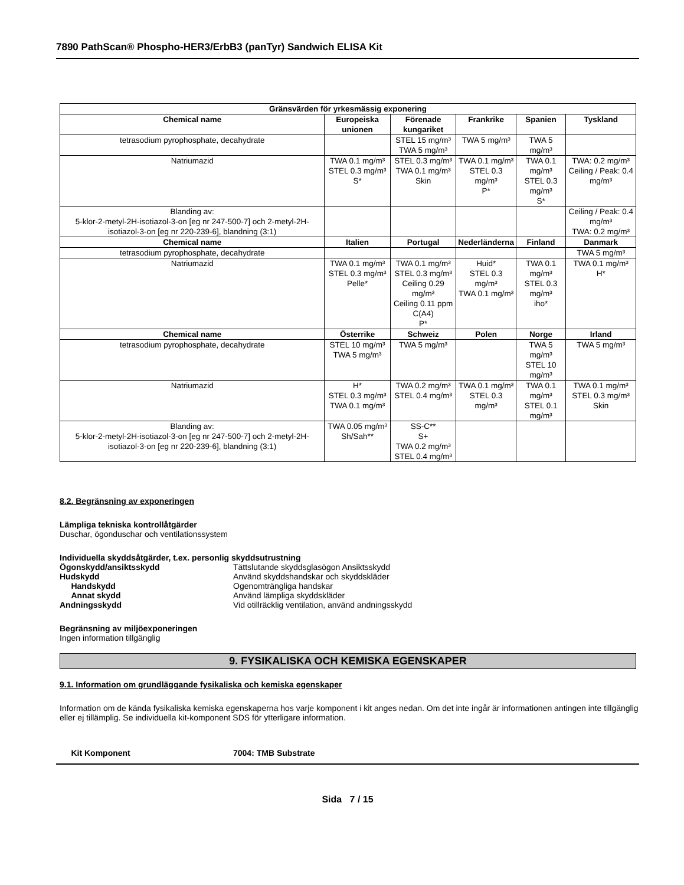7890 PathScan® Phospho-HER3/ErbB3 (panTyr) Sandwich ELISA Kit
| Gränsvärden för yrkesmässig exponering | | | | | |
| --- | --- | --- | --- | --- | --- |
| Chemical name | Europeiska unionen | Förenade kungariket | Frankrike | Spanien | Tyskland |
| tetrasodium pyrophosphate, decahydrate | | STEL 15 mg/m³ TWA 5 mg/m³ | TWA 5 mg/m³ | TWA 5 mg/m³ | |
| Natriumazid | TWA 0.1 mg/m³ STEL 0.3 mg/m³ S* | STEL 0.3 mg/m³ TWA 0.1 mg/m³ Skin | TWA 0.1 mg/m³ STEL 0.3 mg/m³ P* | TWA 0.1 mg/m³ STEL 0.3 mg/m³ S* | TWA: 0.2 mg/m³ Ceiling / Peak: 0.4 mg/m³ |
| Blanding av: 5-klor-2-metyl-2H-isotiazol-3-on [eg nr 247-500-7] och 2-metyl-2H-isotiazol-3-on [eg nr 220-239-6], blandning (3:1) | | | | | Ceiling / Peak: 0.4 mg/m³ TWA: 0.2 mg/m³ |
| Chemical name | Italien | Portugal | Nederländerna | Finland | Danmark |
| tetrasodium pyrophosphate, decahydrate | | | | | TWA 5 mg/m³ |
| Natriumazid | TWA 0.1 mg/m³ STEL 0.3 mg/m³ Pelle* | TWA 0.1 mg/m³ STEL 0.3 mg/m³ Ceiling 0.29 mg/m³ Ceiling 0.11 ppm C(A4) P* | Huid* STEL 0.3 mg/m³ TWA 0.1 mg/m³ | TWA 0.1 mg/m³ STEL 0.3 mg/m³ iho* | TWA 0.1 mg/m³ H* |
| Chemical name | Österrike | Schweiz | Polen | Norge | Irland |
| tetrasodium pyrophosphate, decahydrate | STEL 10 mg/m³ TWA 5 mg/m³ | TWA 5 mg/m³ | | TWA 5 mg/m³ STEL 10 mg/m³ | TWA 5 mg/m³ |
| Natriumazid | H* STEL 0.3 mg/m³ TWA 0.1 mg/m³ | TWA 0.2 mg/m³ STEL 0.4 mg/m³ | TWA 0.1 mg/m³ STEL 0.3 mg/m³ | TWA 0.1 mg/m³ STEL 0.1 mg/m³ | TWA 0.1 mg/m³ STEL 0.3 mg/m³ Skin |
| Blanding av: 5-klor-2-metyl-2H-isotiazol-3-on [eg nr 247-500-7] och 2-metyl-2H-isotiazol-3-on [eg nr 220-239-6], blandning (3:1) | TWA 0.05 mg/m³ Sh/Sah** | SS-C** S+ TWA 0.2 mg/m³ STEL 0.4 mg/m³ | | | |
8.2. Begränsning av exponeringen
Lämpliga tekniska kontrollåtgärder
Duschar, ögonduschar och ventilationssystem
Individuella skyddsåtgärder, t.ex. personlig skyddsutrustning
Ögonskydd/ansiktsskydd Tättslutande skyddsglasögon Ansiktsskydd
Hudskydd Använd skyddshandskar och skyddskläder
Handskydd Ogenomträngliga handskar
Annat skydd Använd lämpliga skyddskläder
Andningsskydd Vid otillräcklig ventilation, använd andningsskydd
Begränsning av miljöexponeringen
Ingen information tillgänglig
9. FYSIKALISKA OCH KEMISKA EGENSKAPER
9.1. Information om grundläggande fysikaliska och kemiska egenskaper
Information om de kända fysikaliska kemiska egenskaperna hos varje komponent i kit anges nedan. Om det inte ingår är informationen antingen inte tillgänglig eller ej tillämplig. Se individuella kit-komponent SDS för ytterligare information.
Kit Komponent 7004: TMB Substrate
Sida 7 / 15